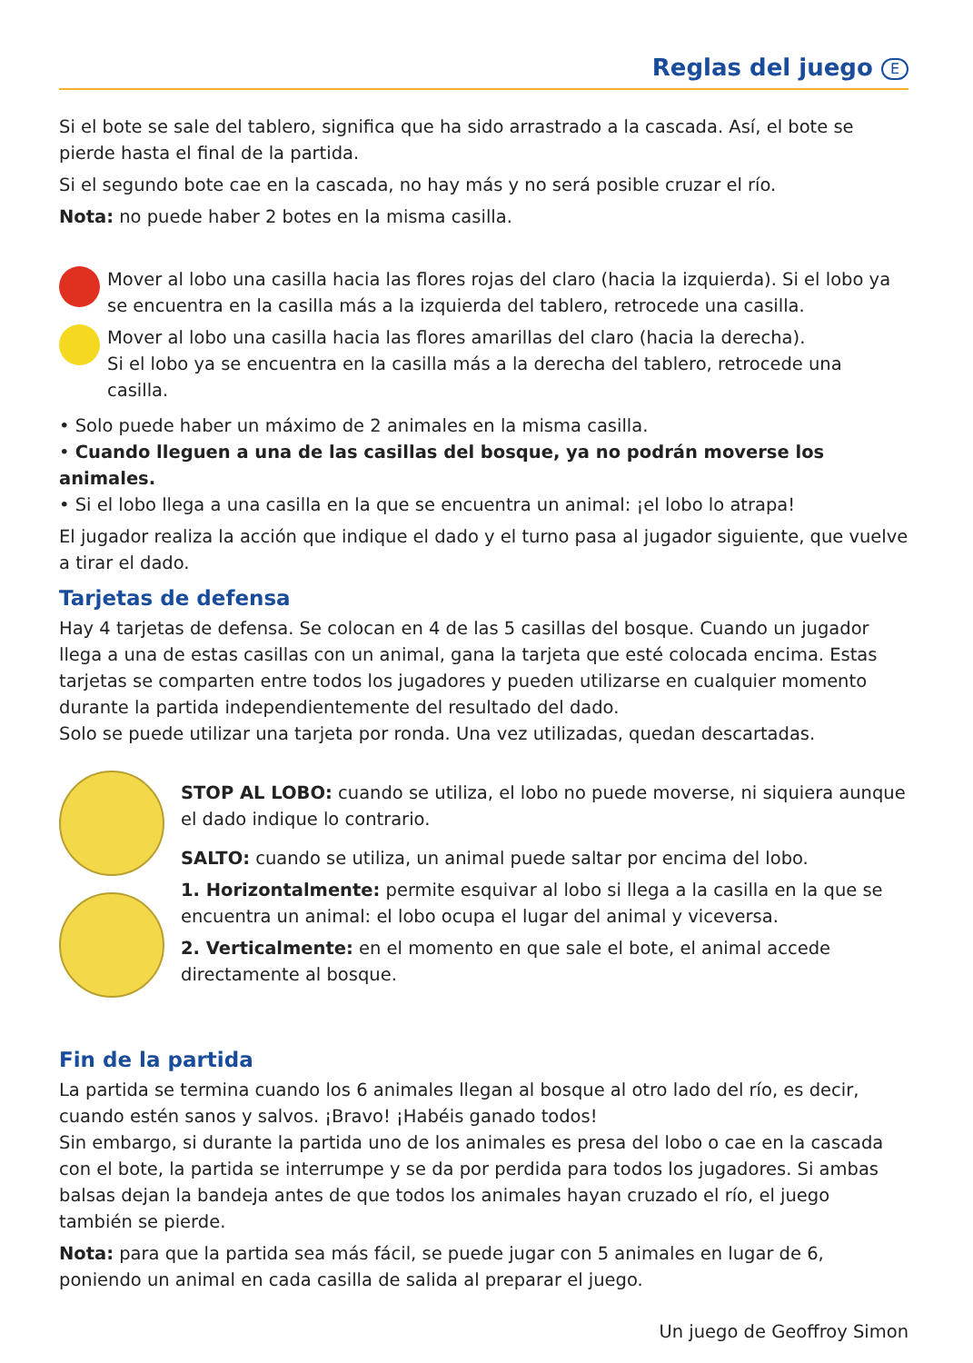Reglas del juego E
Si el bote se sale del tablero, significa que ha sido arrastrado a la cascada. Así, el bote se pierde hasta el final de la partida.
Si el segundo bote cae en la cascada, no hay más y no será posible cruzar el río.
Nota: no puede haber 2 botes en la misma casilla.
Mover al lobo una casilla hacia las flores rojas del claro (hacia la izquierda). Si el lobo ya se encuentra en la casilla más a la izquierda del tablero, retrocede una casilla.
Mover al lobo una casilla hacia las flores amarillas del claro (hacia la derecha).
Si el lobo ya se encuentra en la casilla más a la derecha del tablero, retrocede una casilla.
• Solo puede haber un máximo de 2 animales en la misma casilla.
• Cuando lleguen a una de las casillas del bosque, ya no podrán moverse los animales.
• Si el lobo llega a una casilla en la que se encuentra un animal: ¡el lobo lo atrapa!
El jugador realiza la acción que indique el dado y el turno pasa al jugador siguiente, que vuelve a tirar el dado.
Tarjetas de defensa
Hay 4 tarjetas de defensa. Se colocan en 4 de las 5 casillas del bosque. Cuando un jugador llega a una de estas casillas con un animal, gana la tarjeta que esté colocada encima. Estas tarjetas se comparten entre todos los jugadores y pueden utilizarse en cualquier momento durante la partida independientemente del resultado del dado.
Solo se puede utilizar una tarjeta por ronda. Una vez utilizadas, quedan descartadas.
STOP AL LOBO: cuando se utiliza, el lobo no puede moverse, ni siquiera aunque el dado indique lo contrario.
SALTO: cuando se utiliza, un animal puede saltar por encima del lobo.
1. Horizontalmente: permite esquivar al lobo si llega a la casilla en la que se encuentra un animal: el lobo ocupa el lugar del animal y viceversa.
2. Verticalmente: en el momento en que sale el bote, el animal accede directamente al bosque.
Fin de la partida
La partida se termina cuando los 6 animales llegan al bosque al otro lado del río, es decir, cuando estén sanos y salvos. ¡Bravo! ¡Habéis ganado todos!
Sin embargo, si durante la partida uno de los animales es presa del lobo o cae en la cascada con el bote, la partida se interrumpe y se da por perdida para todos los jugadores. Si ambas balsas dejan la bandeja antes de que todos los animales hayan cruzado el río, el juego también se pierde.
Nota: para que la partida sea más fácil, se puede jugar con 5 animales en lugar de 6, poniendo un animal en cada casilla de salida al preparar el juego.
Un juego de Geoffroy Simon